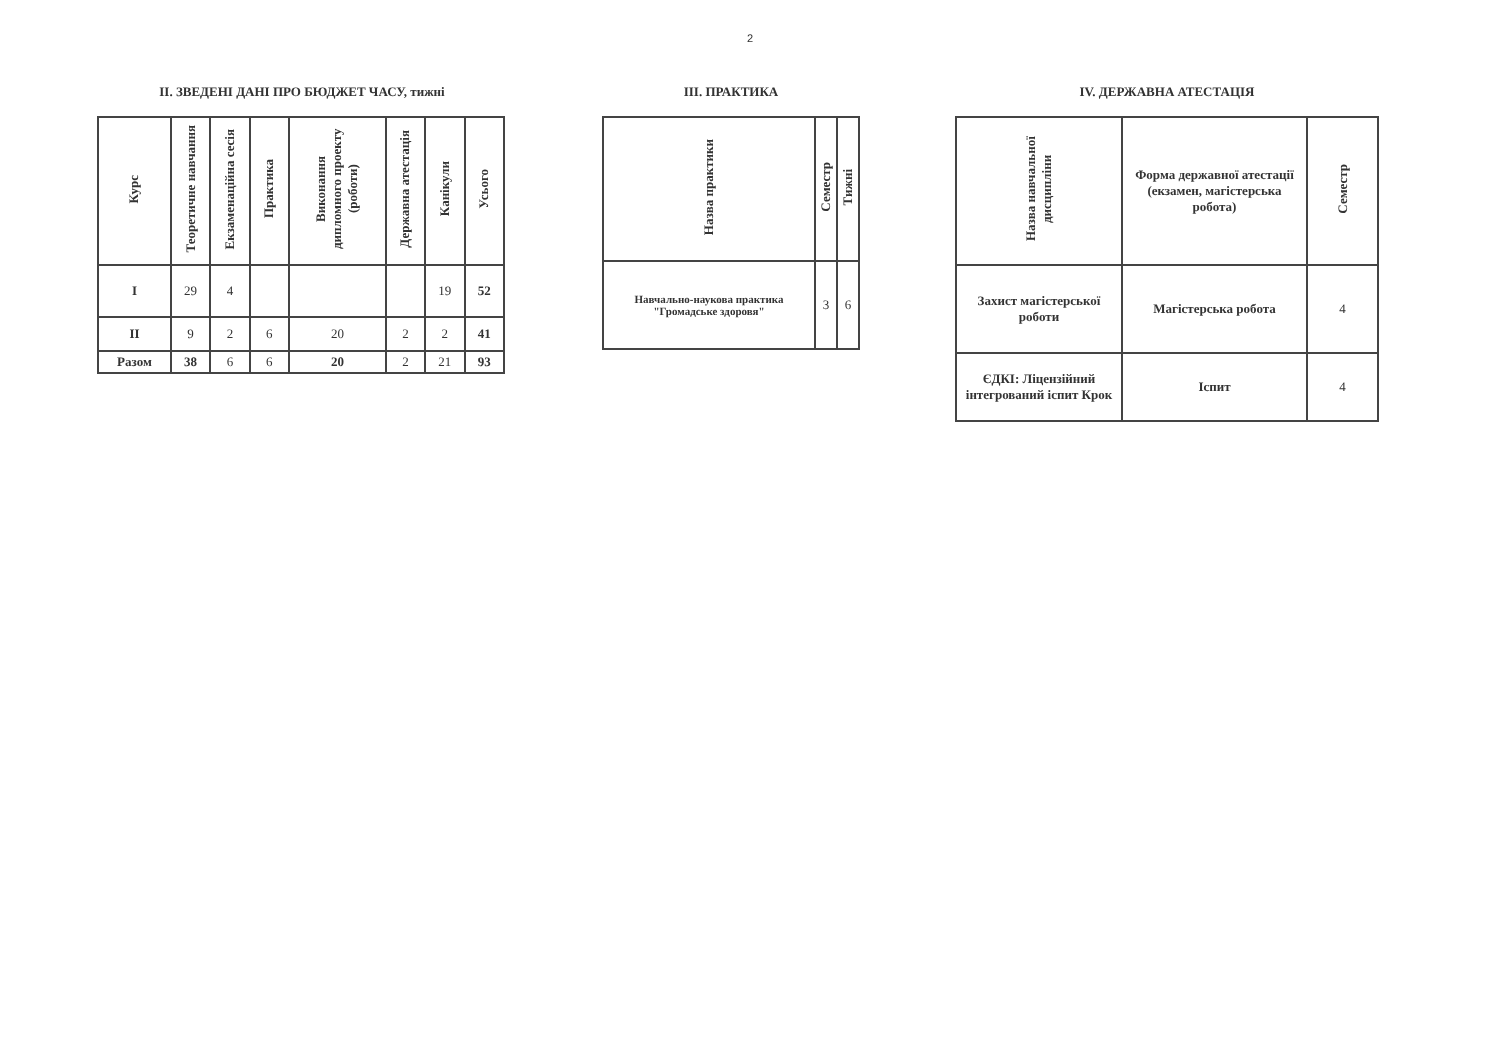2
II. ЗВЕДЕНІ ДАНІ ПРО БЮДЖЕТ ЧАСУ, тижні
| Курс | Теоретичне навчання | Екзаменаційна сесія | Практика | Виконання дипломного проекту (роботи) | Державна атестація | Канікули | Усього |
| --- | --- | --- | --- | --- | --- | --- | --- |
| I | 29 | 4 | | | | 19 | 52 |
| II | 9 | 2 | 6 | 20 | 2 | 2 | 41 |
| Разом | 38 | 6 | 6 | 20 | 2 | 21 | 93 |
III. ПРАКТИКА
| Назва практики | Семестр | Тижні |
| --- | --- | --- |
| Навчально-наукова практика "Громадське здоровя" | 3 | 6 |
IV. ДЕРЖАВНА АТЕСТАЦІЯ
| Назва навчальної дисципліни | Форма державної атестації (екзамен, магістерська робота) | Семестр |
| --- | --- | --- |
| Захист магістерської роботи | Магістерська робота | 4 |
| ЄДКІ: Ліцензійний інтегрований іспит Крок | Іспит | 4 |